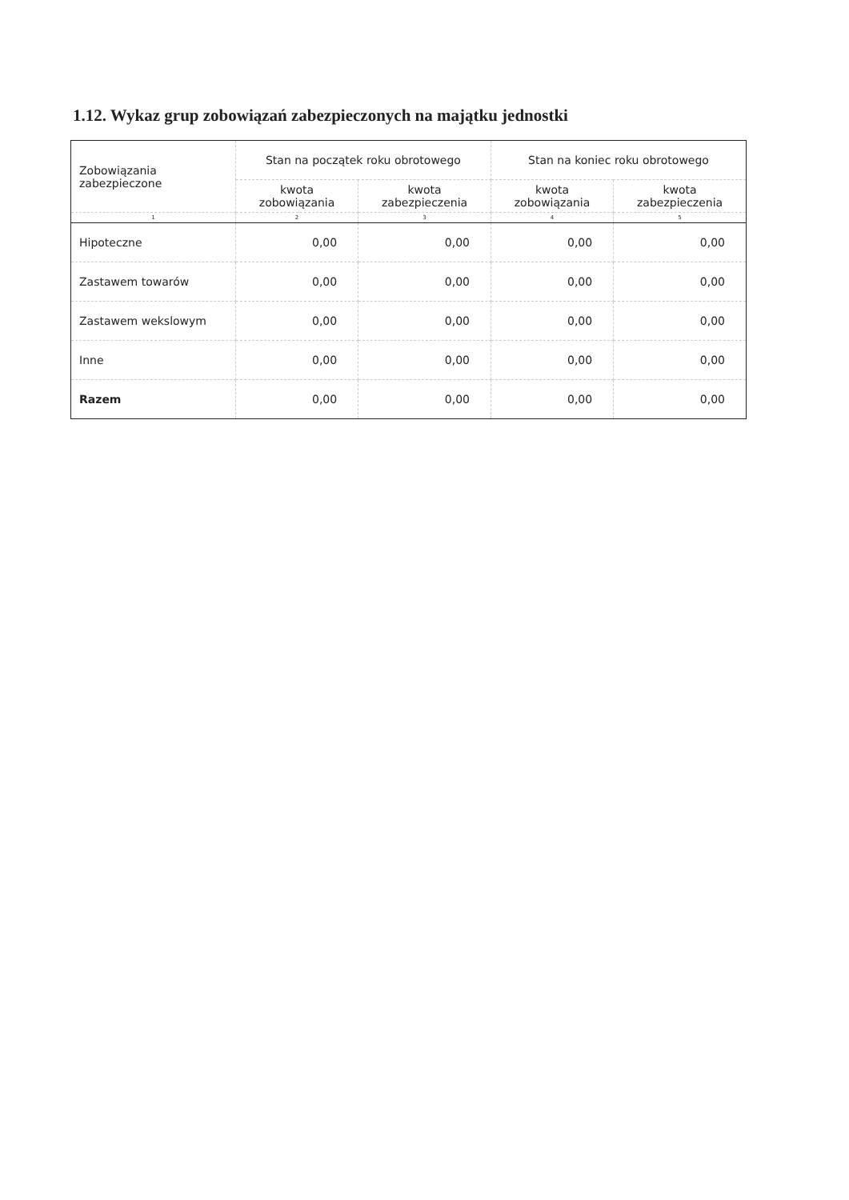1.12. Wykaz grup zobowiązań zabezpieczonych na majątku jednostki
| Zobowiązania zabezpieczone | Stan na początek roku obrotowego | | Stan na koniec roku obrotowego | |
| --- | --- | --- | --- | --- |
| | kwota zobowiązania | kwota zabezpieczenia | kwota zobowiązania | kwota zabezpieczenia |
| 1 | 2 | 3 | 4 | 5 |
| Hipoteczne | 0,00 | 0,00 | 0,00 | 0,00 |
| Zastawem towarów | 0,00 | 0,00 | 0,00 | 0,00 |
| Zastawem wekslowym | 0,00 | 0,00 | 0,00 | 0,00 |
| Inne | 0,00 | 0,00 | 0,00 | 0,00 |
| Razem | 0,00 | 0,00 | 0,00 | 0,00 |